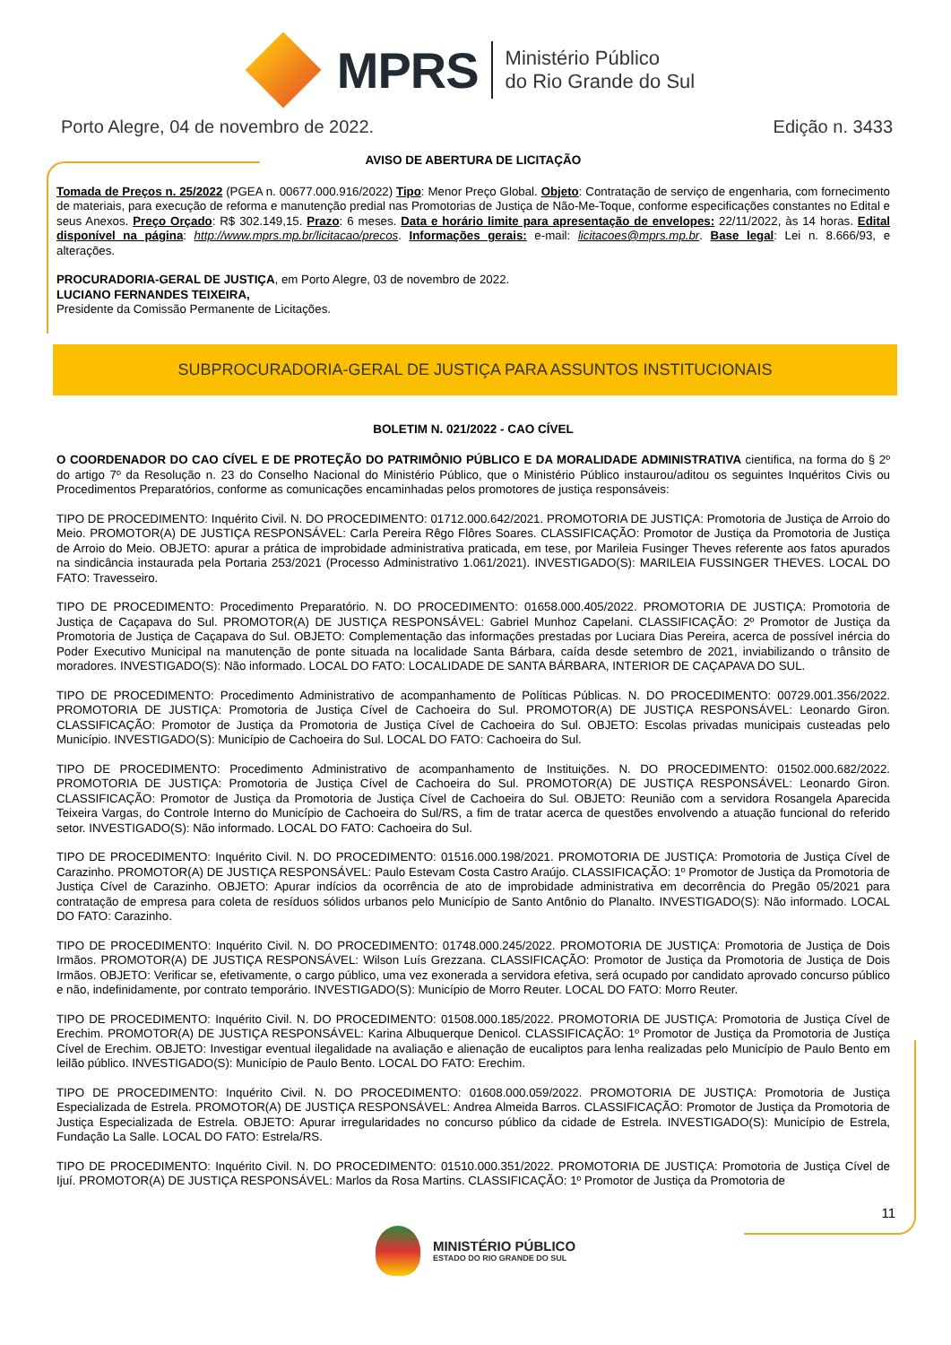MPRS
Ministério Público
do Rio Grande do Sul
Porto Alegre, 04 de novembro de 2022. Edição n. 3433
AVISO DE ABERTURA DE LICITAÇÃO
Tomada de Preços n. 25/2022 (PGEA n. 00677.000.916/2022) Tipo: Menor Preço Global. Objeto: Contratação de serviço de engenharia, com fornecimento de materiais, para execução de reforma e manutenção predial nas Promotorias de Justiça de Não-Me-Toque, conforme especificações constantes no Edital e seus Anexos. Preço Orçado: R$ 302.149,15. Prazo: 6 meses. Data e horário limite para apresentação de envelopes: 22/11/2022, às 14 horas. Edital disponível na página: http://www.mprs.mp.br/licitacao/precos. Informações gerais: e-mail: licitacoes@mprs.mp.br. Base legal: Lei n. 8.666/93, e alterações.
PROCURADORIA-GERAL DE JUSTIÇA, em Porto Alegre, 03 de novembro de 2022.
LUCIANO FERNANDES TEIXEIRA,
Presidente da Comissão Permanente de Licitações.
SUBPROCURADORIA-GERAL DE JUSTIÇA PARA ASSUNTOS INSTITUCIONAIS
BOLETIM N. 021/2022 - CAO CÍVEL
O COORDENADOR DO CAO CÍVEL E DE PROTEÇÃO DO PATRIMÔNIO PÚBLICO E DA MORALIDADE ADMINISTRATIVA cientifica, na forma do § 2º do artigo 7º da Resolução n. 23 do Conselho Nacional do Ministério Público, que o Ministério Público instaurou/aditou os seguintes Inquéritos Civis ou Procedimentos Preparatórios, conforme as comunicações encaminhadas pelos promotores de justiça responsáveis:
TIPO DE PROCEDIMENTO: Inquérito Civil. N. DO PROCEDIMENTO: 01712.000.642/2021. PROMOTORIA DE JUSTIÇA: Promotoria de Justiça de Arroio do Meio. PROMOTOR(A) DE JUSTIÇA RESPONSÁVEL: Carla Pereira Rêgo Flôres Soares. CLASSIFICAÇÃO: Promotor de Justiça da Promotoria de Justiça de Arroio do Meio. OBJETO: apurar a prática de improbidade administrativa praticada, em tese, por Marileia Fusinger Theves referente aos fatos apurados na sindicância instaurada pela Portaria 253/2021 (Processo Administrativo 1.061/2021). INVESTIGADO(S): MARILEIA FUSSINGER THEVES. LOCAL DO FATO: Travesseiro.
TIPO DE PROCEDIMENTO: Procedimento Preparatório. N. DO PROCEDIMENTO: 01658.000.405/2022. PROMOTORIA DE JUSTIÇA: Promotoria de Justiça de Caçapava do Sul. PROMOTOR(A) DE JUSTIÇA RESPONSÁVEL: Gabriel Munhoz Capelani. CLASSIFICAÇÃO: 2º Promotor de Justiça da Promotoria de Justiça de Caçapava do Sul. OBJETO: Complementação das informações prestadas por Luciara Dias Pereira, acerca de possível inércia do Poder Executivo Municipal na manutenção de ponte situada na localidade Santa Bárbara, caída desde setembro de 2021, inviabilizando o trânsito de moradores. INVESTIGADO(S): Não informado. LOCAL DO FATO: LOCALIDADE DE SANTA BÁRBARA, INTERIOR DE CAÇAPAVA DO SUL.
TIPO DE PROCEDIMENTO: Procedimento Administrativo de acompanhamento de Políticas Públicas. N. DO PROCEDIMENTO: 00729.001.356/2022. PROMOTORIA DE JUSTIÇA: Promotoria de Justiça Cível de Cachoeira do Sul. PROMOTOR(A) DE JUSTIÇA RESPONSÁVEL: Leonardo Giron. CLASSIFICAÇÃO: Promotor de Justiça da Promotoria de Justiça Cível de Cachoeira do Sul. OBJETO: Escolas privadas municipais custeadas pelo Município. INVESTIGADO(S): Município de Cachoeira do Sul. LOCAL DO FATO: Cachoeira do Sul.
TIPO DE PROCEDIMENTO: Procedimento Administrativo de acompanhamento de Instituições. N. DO PROCEDIMENTO: 01502.000.682/2022. PROMOTORIA DE JUSTIÇA: Promotoria de Justiça Cível de Cachoeira do Sul. PROMOTOR(A) DE JUSTIÇA RESPONSÁVEL: Leonardo Giron. CLASSIFICAÇÃO: Promotor de Justiça da Promotoria de Justiça Cível de Cachoeira do Sul. OBJETO: Reunião com a servidora Rosangela Aparecida Teixeira Vargas, do Controle Interno do Município de Cachoeira do Sul/RS, a fim de tratar acerca de questões envolvendo a atuação funcional do referido setor. INVESTIGADO(S): Não informado. LOCAL DO FATO: Cachoeira do Sul.
TIPO DE PROCEDIMENTO: Inquérito Civil. N. DO PROCEDIMENTO: 01516.000.198/2021. PROMOTORIA DE JUSTIÇA: Promotoria de Justiça Cível de Carazinho. PROMOTOR(A) DE JUSTIÇA RESPONSÁVEL: Paulo Estevam Costa Castro Araújo. CLASSIFICAÇÃO: 1º Promotor de Justiça da Promotoria de Justiça Cível de Carazinho. OBJETO: Apurar indícios da ocorrência de ato de improbidade administrativa em decorrência do Pregão 05/2021 para contratação de empresa para coleta de resíduos sólidos urbanos pelo Município de Santo Antônio do Planalto. INVESTIGADO(S): Não informado. LOCAL DO FATO: Carazinho.
TIPO DE PROCEDIMENTO: Inquérito Civil. N. DO PROCEDIMENTO: 01748.000.245/2022. PROMOTORIA DE JUSTIÇA: Promotoria de Justiça de Dois Irmãos. PROMOTOR(A) DE JUSTIÇA RESPONSÁVEL: Wilson Luís Grezzana. CLASSIFICAÇÃO: Promotor de Justiça da Promotoria de Justiça de Dois Irmãos. OBJETO: Verificar se, efetivamente, o cargo público, uma vez exonerada a servidora efetiva, será ocupado por candidato aprovado concurso público e não, indefinidamente, por contrato temporário. INVESTIGADO(S): Município de Morro Reuter. LOCAL DO FATO: Morro Reuter.
TIPO DE PROCEDIMENTO: Inquérito Civil. N. DO PROCEDIMENTO: 01508.000.185/2022. PROMOTORIA DE JUSTIÇA: Promotoria de Justiça Cível de Erechim. PROMOTOR(A) DE JUSTIÇA RESPONSÁVEL: Karina Albuquerque Denicol. CLASSIFICAÇÃO: 1º Promotor de Justiça da Promotoria de Justiça Cível de Erechim. OBJETO: Investigar eventual ilegalidade na avaliação e alienação de eucaliptos para lenha realizadas pelo Município de Paulo Bento em leilão público. INVESTIGADO(S): Município de Paulo Bento. LOCAL DO FATO: Erechim.
TIPO DE PROCEDIMENTO: Inquérito Civil. N. DO PROCEDIMENTO: 01608.000.059/2022. PROMOTORIA DE JUSTIÇA: Promotoria de Justiça Especializada de Estrela. PROMOTOR(A) DE JUSTIÇA RESPONSÁVEL: Andrea Almeida Barros. CLASSIFICAÇÃO: Promotor de Justiça da Promotoria de Justiça Especializada de Estrela. OBJETO: Apurar irregularidades no concurso público da cidade de Estrela. INVESTIGADO(S): Município de Estrela, Fundação La Salle. LOCAL DO FATO: Estrela/RS.
TIPO DE PROCEDIMENTO: Inquérito Civil. N. DO PROCEDIMENTO: 01510.000.351/2022. PROMOTORIA DE JUSTIÇA: Promotoria de Justiça Cível de Ijuí. PROMOTOR(A) DE JUSTIÇA RESPONSÁVEL: Marlos da Rosa Martins. CLASSIFICAÇÃO: 1º Promotor de Justiça da Promotoria de
11
MINISTÉRIO PÚBLICO
ESTADO DO RIO GRANDE DO SUL